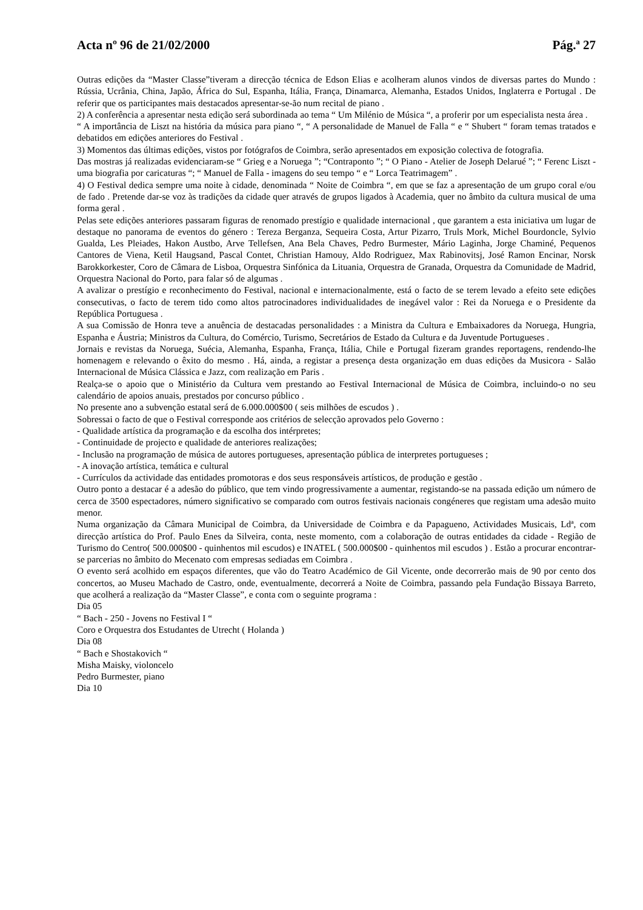Acta nº 96 de 21/02/2000 Pág.ª 27
Outras edições da “Master Classe”tiveram a direcção técnica de Edson Elias e acolheram alunos vindos de diversas partes do Mundo : Rússia, Ucrânia, China, Japão, África do Sul, Espanha, Itália, França, Dinamarca, Alemanha, Estados Unidos, Inglaterra e Portugal . De referir que os participantes mais destacados apresentar-se-ão num recital de piano .
2) A conferência a apresentar nesta edição será subordinada ao tema “ Um Milénio de Música “, a proferir por um especialista nesta área .
“ A importância de Liszt na história da música para piano “, “ A personalidade de Manuel de Falla “ e “ Shubert “ foram temas tratados e debatidos em edições anteriores do Festival .
3) Momentos das últimas edições, vistos por fotógrafos de Coimbra, serão apresentados em exposição colectiva de fotografia.
Das mostras já realizadas evidenciaram-se “ Grieg e a Noruega ”; “Contraponto ”; “ O Piano - Atelier de Joseph Delarué ”; “ Ferenc Liszt - uma biografia por caricaturas “; “ Manuel de Falla - imagens do seu tempo “ e “ Lorca Teatrimagem” .
4) O Festival dedica sempre uma noite à cidade, denominada “ Noite de Coimbra “, em que se faz a apresentação de um grupo coral e/ou de fado . Pretende dar-se voz às tradições da cidade quer através de grupos ligados à Academia, quer no âmbito da cultura musical de uma forma geral .
Pelas sete edições anteriores passaram figuras de renomado prestígio e qualidade internacional , que garantem a esta iniciativa um lugar de destaque no panorama de eventos do género : Tereza Berganza, Sequeira Costa, Artur Pizarro, Truls Mork, Michel Bourdoncle, Sylvio Gualda, Les Pleiades, Hakon Austbo, Arve Tellefsen, Ana Bela Chaves, Pedro Burmester, Mário Laginha, Jorge Chaminé, Pequenos Cantores de Viena, Ketil Haugsand, Pascal Contet, Christian Hamouy, Aldo Rodriguez, Max Rabinovitsj, José Ramon Encinar, Norsk Barokkorkester, Coro de Câmara de Lisboa, Orquestra Sinfónica da Lituania, Orquestra de Granada, Orquestra da Comunidade de Madrid, Orquestra Nacional do Porto, para falar só de algumas .
A avalizar o prestígio e reconhecimento do Festival, nacional e internacionalmente, está o facto de se terem levado a efeito sete edições consecutivas, o facto de terem tido como altos patrocinadores individualidades de inegável valor : Rei da Noruega e o Presidente da República Portuguesa .
A sua Comissão de Honra teve a anuência de destacadas personalidades : a Ministra da Cultura e Embaixadores da Noruega, Hungria, Espanha e Áustria; Ministros da Cultura, do Comércio, Turismo, Secretários de Estado da Cultura e da Juventude Portugueses .
Jornais e revistas da Noruega, Suécia, Alemanha, Espanha, França, Itália, Chile e Portugal fizeram grandes reportagens, rendendo-lhe homenagem e relevando o êxito do mesmo . Há, ainda, a registar a presença desta organização em duas edições da Musicora - Salão Internacional de Música Clássica e Jazz, com realização em Paris .
Realça-se o apoio que o Ministério da Cultura vem prestando ao Festival Internacional de Música de Coimbra, incluindo-o no seu calendário de apoios anuais, prestados por concurso público .
No presente ano a subvenção estatal será de 6.000.000$00 ( seis milhões de escudos ) .
Sobressai o facto de que o Festival corresponde aos critérios de selecção aprovados pelo Governo :
- Qualidade artística da programação e da escolha dos intérpretes;
- Continuidade de projecto e qualidade de anteriores realizações;
- Inclusão na programação de música de autores portugueses, apresentação pública de interpretes portugueses ;
- A inovação artística, temática e cultural
- Currículos da actividade das entidades promotoras e dos seus responsáveis artísticos, de produção e gestão .
Outro ponto a destacar é a adesão do público, que tem vindo progressivamente a aumentar, registando-se na passada edição um número de cerca de 3500 espectadores, número significativo se comparado com outros festivais nacionais congéneres que registam uma adesão muito menor.
Numa organização da Câmara Municipal de Coimbra, da Universidade de Coimbra e da Papagueno, Actividades Musicais, Ldª, com direcção artística do Prof. Paulo Enes da Silveira, conta, neste momento, com a colaboração de outras entidades da cidade - Região de Turismo do Centro( 500.000$00 - quinhentos mil escudos) e INATEL ( 500.000$00 - quinhentos mil escudos ) . Estão a procurar encontrar-se parcerias no âmbito do Mecenato com empresas sediadas em Coimbra .
O evento será acolhido em espaços diferentes, que vão do Teatro Académico de Gil Vicente, onde decorrerão mais de 90 por cento dos concertos, ao Museu Machado de Castro, onde, eventualmente, decorrerá a Noite de Coimbra, passando pela Fundação Bissaya Barreto, que acolherá a realização da “Master Classe”, e conta com o seguinte programa :
Dia 05
“ Bach - 250 - Jovens no Festival I “
Coro e Orquestra dos Estudantes de Utrecht ( Holanda )
Dia 08
“ Bach e Shostakovich “
Misha Maisky, violoncelo
Pedro Burmester, piano
Dia 10